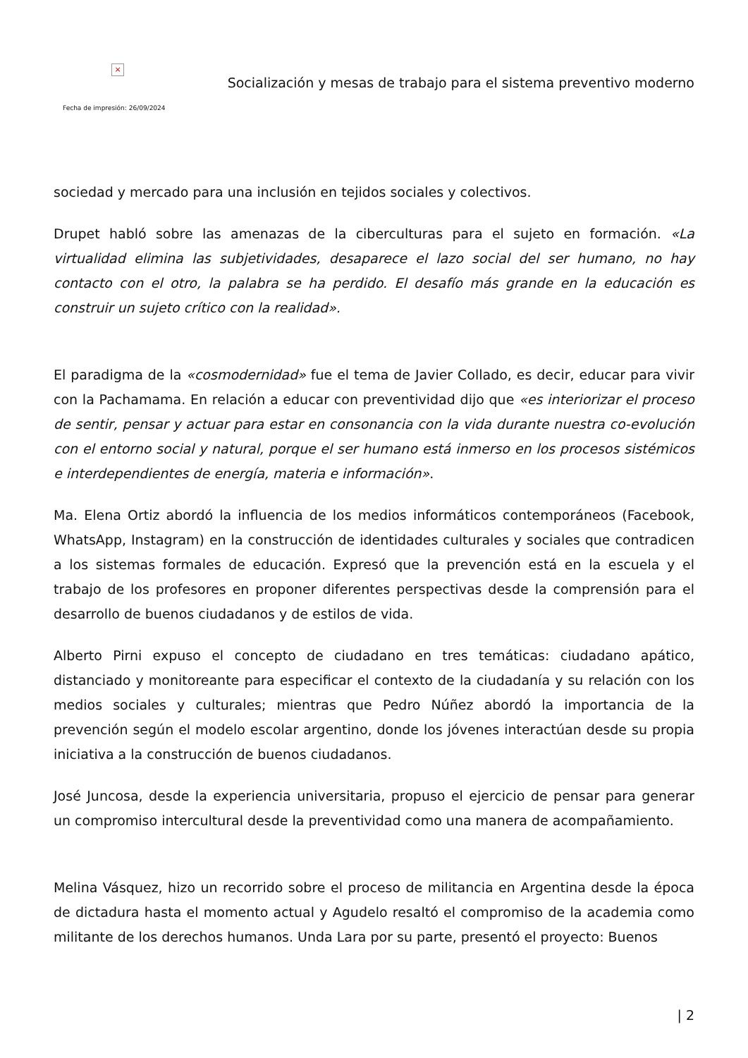×
Fecha de impresión: 26/09/2024
Socialización y mesas de trabajo para el sistema preventivo moderno
sociedad y mercado para una inclusión en tejidos sociales y colectivos.
Drupet habló sobre las amenazas de la ciberculturas para el sujeto en formación. «La virtualidad elimina las subjetividades, desaparece el lazo social del ser humano, no hay contacto con el otro, la palabra se ha perdido. El desafío más grande en la educación es construir un sujeto crítico con la realidad».
El paradigma de la «cosmodernidad» fue el tema de Javier Collado, es decir, educar para vivir con la Pachamama. En relación a educar con preventividad dijo que «es interiorizar el proceso de sentir, pensar y actuar para estar en consonancia con la vida durante nuestra co-evolución con el entorno social y natural, porque el ser humano está inmerso en los procesos sistémicos e interdependientes de energía, materia e información».
Ma. Elena Ortiz abordó la influencia de los medios informáticos contemporáneos (Facebook, WhatsApp, Instagram) en la construcción de identidades culturales y sociales que contradicen a los sistemas formales de educación. Expresó que la prevención está en la escuela y el trabajo de los profesores en proponer diferentes perspectivas desde la comprensión para el desarrollo de buenos ciudadanos y de estilos de vida.
Alberto Pirni expuso el concepto de ciudadano en tres temáticas: ciudadano apático, distanciado y monitoreante para especificar el contexto de la ciudadanía y su relación con los medios sociales y culturales; mientras que Pedro Núñez abordó la importancia de la prevención según el modelo escolar argentino, donde los jóvenes interactúan desde su propia iniciativa a la construcción de buenos ciudadanos.
José Juncosa, desde la experiencia universitaria, propuso el ejercicio de pensar para generar un compromiso intercultural desde la preventividad como una manera de acompañamiento.
Melina Vásquez, hizo un recorrido sobre el proceso de militancia en Argentina desde la época de dictadura hasta el momento actual y Agudelo resaltó el compromiso de la academia como militante de los derechos humanos. Unda Lara por su parte, presentó el proyecto: Buenos
| 2